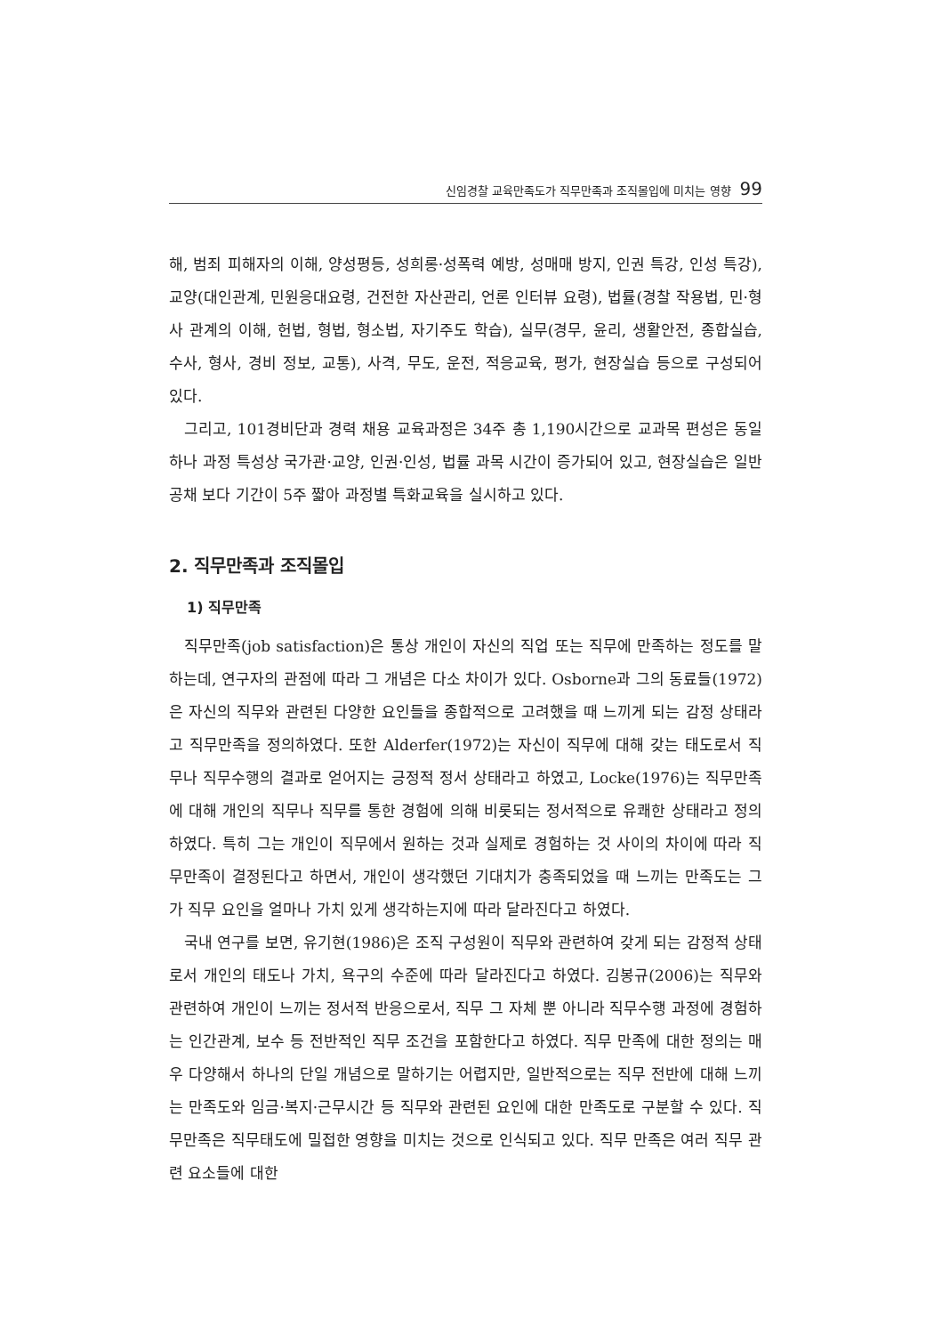신임경찰 교육만족도가 직무만족과 조직몰입에 미치는 영향 99
해, 범죄 피해자의 이해, 양성평등, 성희롱·성폭력 예방, 성매매 방지, 인권 특강, 인성 특강), 교양(대인관계, 민원응대요령, 건전한 자산관리, 언론 인터뷰 요령), 법률(경찰 작용법, 민·형사 관계의 이해, 헌법, 형법, 형소법, 자기주도 학습), 실무(경무, 윤리, 생활안전, 종합실습, 수사, 형사, 경비 정보, 교통), 사격, 무도, 운전, 적응교육, 평가, 현장실습 등으로 구성되어 있다.
그리고, 101경비단과 경력 채용 교육과정은 34주 총 1,190시간으로 교과목 편성은 동일하나 과정 특성상 국가관·교양, 인권·인성, 법률 과목 시간이 증가되어 있고, 현장실습은 일반 공채 보다 기간이 5주 짧아 과정별 특화교육을 실시하고 있다.
2. 직무만족과 조직몰입
1) 직무만족
직무만족(job satisfaction)은 통상 개인이 자신의 직업 또는 직무에 만족하는 정도를 말하는데, 연구자의 관점에 따라 그 개념은 다소 차이가 있다. Osborne과 그의 동료들(1972)은 자신의 직무와 관련된 다양한 요인들을 종합적으로 고려했을 때 느끼게 되는 감정 상태라고 직무만족을 정의하였다. 또한 Alderfer(1972)는 자신이 직무에 대해 갖는 태도로서 직무나 직무수행의 결과로 얻어지는 긍정적 정서 상태라고 하였고, Locke(1976)는 직무만족에 대해 개인의 직무나 직무를 통한 경험에 의해 비롯되는 정서적으로 유쾌한 상태라고 정의하였다. 특히 그는 개인이 직무에서 원하는 것과 실제로 경험하는 것 사이의 차이에 따라 직무만족이 결정된다고 하면서, 개인이 생각했던 기대치가 충족되었을 때 느끼는 만족도는 그가 직무 요인을 얼마나 가치 있게 생각하는지에 따라 달라진다고 하였다.
국내 연구를 보면, 유기현(1986)은 조직 구성원이 직무와 관련하여 갖게 되는 감정적 상태로서 개인의 태도나 가치, 욕구의 수준에 따라 달라진다고 하였다. 김봉규(2006)는 직무와 관련하여 개인이 느끼는 정서적 반응으로서, 직무 그 자체 뿐 아니라 직무수행 과정에 경험하는 인간관계, 보수 등 전반적인 직무 조건을 포함한다고 하였다. 직무 만족에 대한 정의는 매우 다양해서 하나의 단일 개념으로 말하기는 어렵지만, 일반적으로는 직무 전반에 대해 느끼는 만족도와 임금·복지·근무시간 등 직무와 관련된 요인에 대한 만족도로 구분할 수 있다. 직무만족은 직무태도에 밀접한 영향을 미치는 것으로 인식되고 있다. 직무 만족은 여러 직무 관련 요소들에 대한